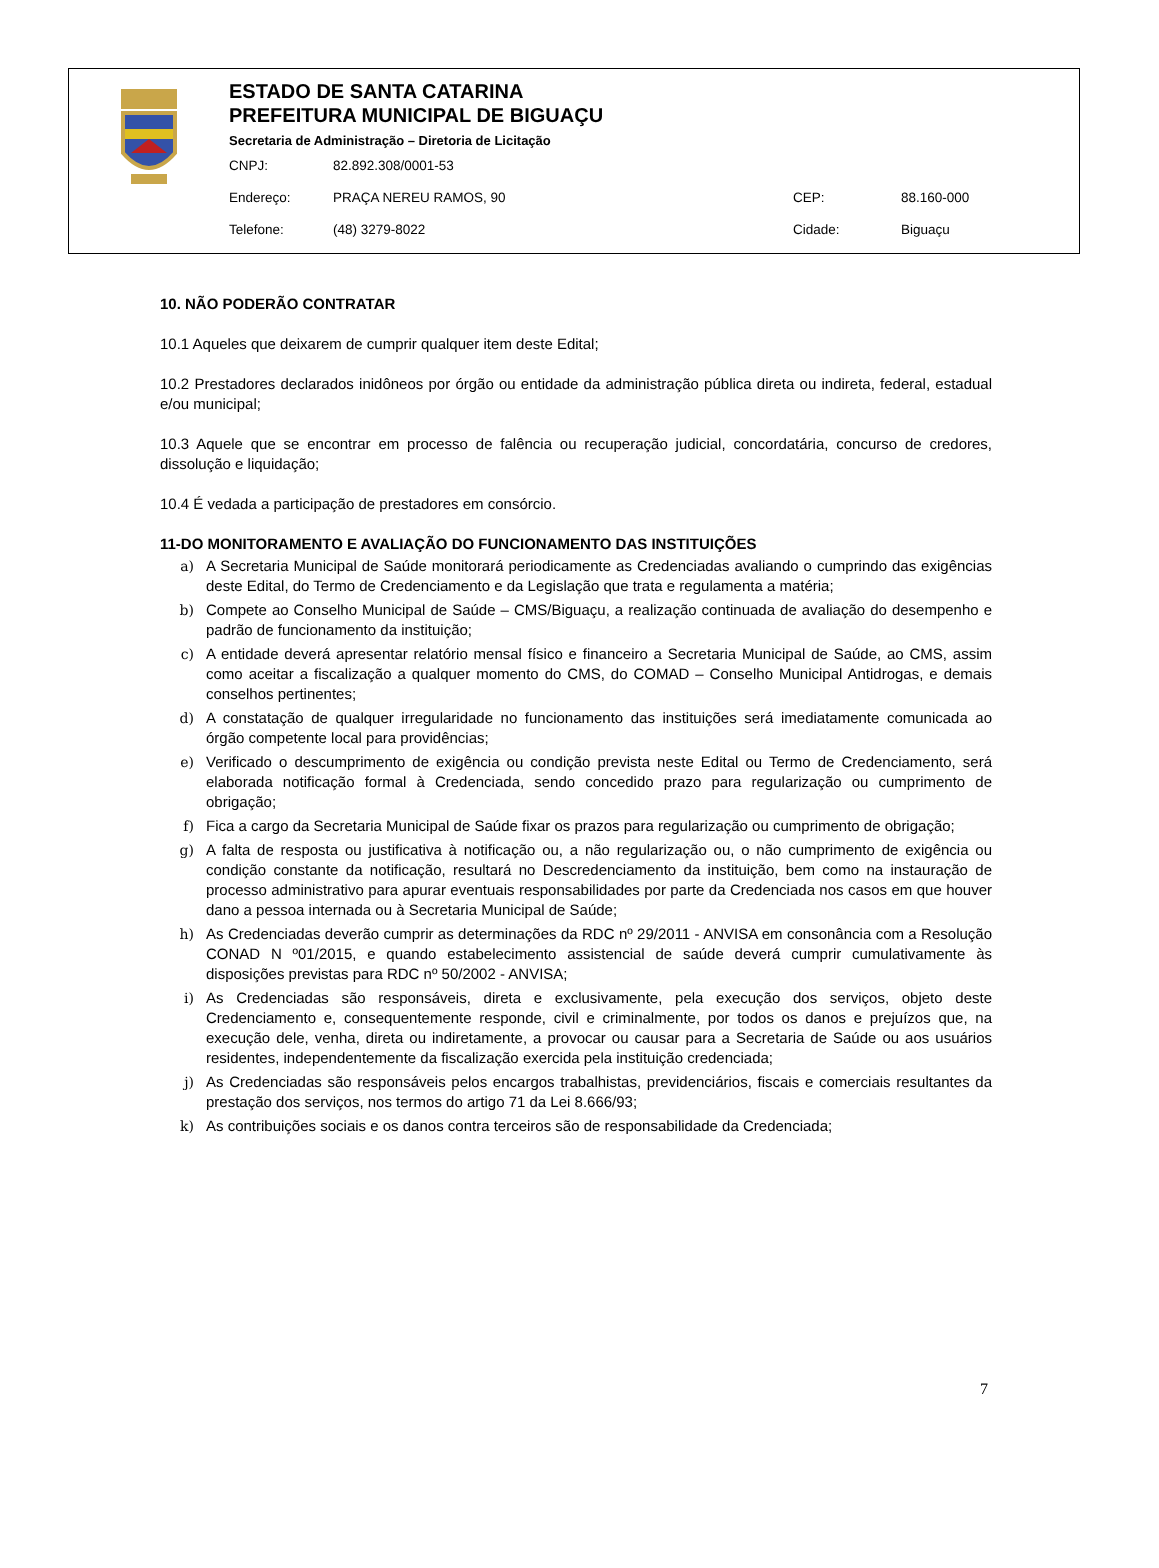ESTADO DE SANTA CATARINA
PREFEITURA MUNICIPAL DE BIGUAÇU
Secretaria de Administração – Diretoria de Licitação
CNPJ: 82.892.308/0001-53
Endereço: PRAÇA NEREU RAMOS, 90 CEP: 88.160-000
Telefone: (48) 3279-8022 Cidade: Biguaçu
10. NÃO PODERÃO CONTRATAR
10.1 Aqueles que deixarem de cumprir qualquer item deste Edital;
10.2 Prestadores declarados inidôneos por órgão ou entidade da administração pública direta ou indireta, federal, estadual e/ou municipal;
10.3 Aquele que se encontrar em processo de falência ou recuperação judicial, concordatária, concurso de credores, dissolução e liquidação;
10.4 É vedada a participação de prestadores em consórcio.
11-DO MONITORAMENTO E AVALIAÇÃO DO FUNCIONAMENTO DAS INSTITUIÇÕES
a) A Secretaria Municipal de Saúde monitorará periodicamente as Credenciadas avaliando o cumprindo das exigências deste Edital, do Termo de Credenciamento e da Legislação que trata e regulamenta a matéria;
b) Compete ao Conselho Municipal de Saúde – CMS/Biguaçu, a realização continuada de avaliação do desempenho e padrão de funcionamento da instituição;
c) A entidade deverá apresentar relatório mensal físico e financeiro a Secretaria Municipal de Saúde, ao CMS, assim como aceitar a fiscalização a qualquer momento do CMS, do COMAD – Conselho Municipal Antidrogas, e demais conselhos pertinentes;
d) A constatação de qualquer irregularidade no funcionamento das instituições será imediatamente comunicada ao órgão competente local para providências;
e) Verificado o descumprimento de exigência ou condição prevista neste Edital ou Termo de Credenciamento, será elaborada notificação formal à Credenciada, sendo concedido prazo para regularização ou cumprimento de obrigação;
f) Fica a cargo da Secretaria Municipal de Saúde fixar os prazos para regularização ou cumprimento de obrigação;
g) A falta de resposta ou justificativa à notificação ou, a não regularização ou, o não cumprimento de exigência ou condição constante da notificação, resultará no Descredenciamento da instituição, bem como na instauração de processo administrativo para apurar eventuais responsabilidades por parte da Credenciada nos casos em que houver dano a pessoa internada ou à Secretaria Municipal de Saúde;
h) As Credenciadas deverão cumprir as determinações da RDC nº 29/2011 - ANVISA em consonância com a Resolução CONAD N º01/2015, e quando estabelecimento assistencial de saúde deverá cumprir cumulativamente às disposições previstas para RDC nº 50/2002 - ANVISA;
i) As Credenciadas são responsáveis, direta e exclusivamente, pela execução dos serviços, objeto deste Credenciamento e, consequentemente responde, civil e criminalmente, por todos os danos e prejuízos que, na execução dele, venha, direta ou indiretamente, a provocar ou causar para a Secretaria de Saúde ou aos usuários residentes, independentemente da fiscalização exercida pela instituição credenciada;
j) As Credenciadas são responsáveis pelos encargos trabalhistas, previdenciários, fiscais e comerciais resultantes da prestação dos serviços, nos termos do artigo 71 da Lei 8.666/93;
k) As contribuições sociais e os danos contra terceiros são de responsabilidade da Credenciada;
7